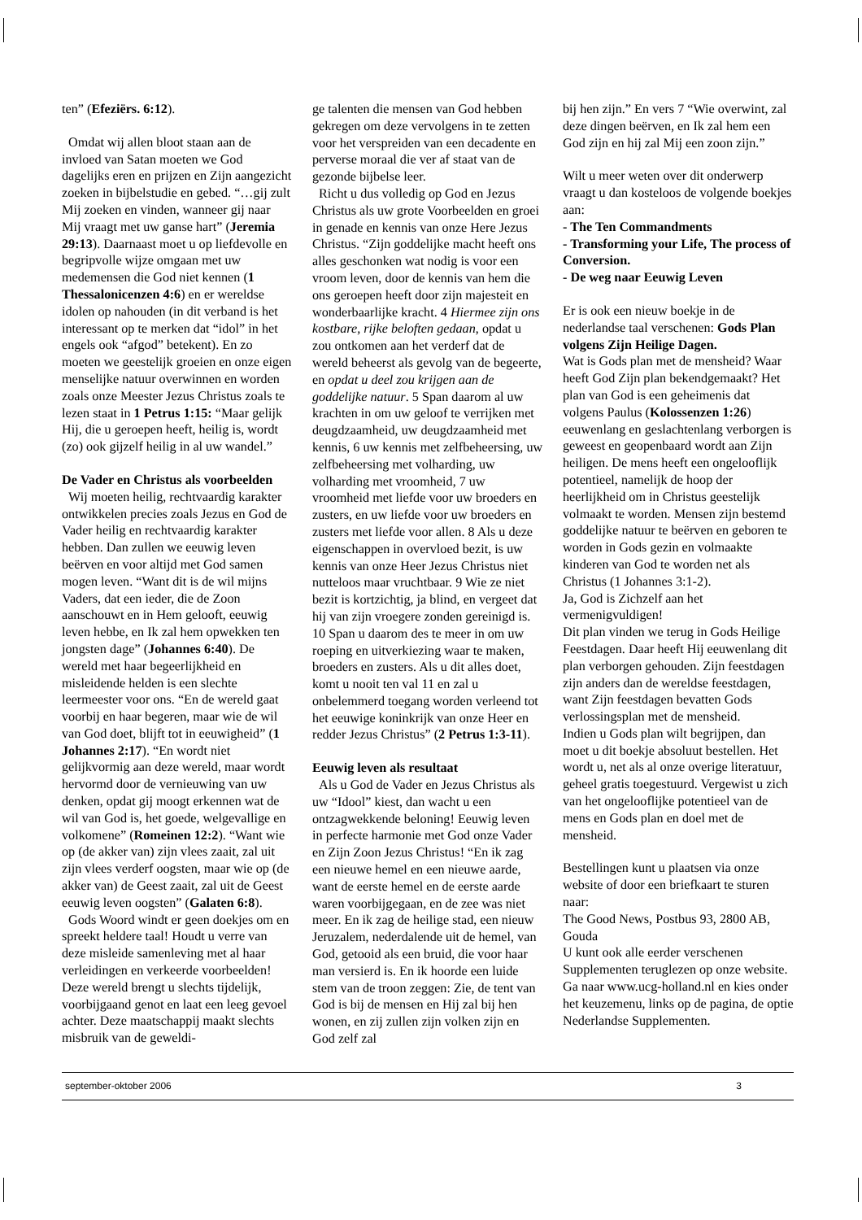ten” (Efeziërs. 6:12).
Omdat wij allen bloot staan aan de invloed van Satan moeten we God dagelijks eren en prijzen en Zijn aangezicht zoeken in bijbelstudie en gebed. “…gij zult Mij zoeken en vinden, wanneer gij naar Mij vraagt met uw ganse hart” (Jeremia 29:13). Daarnaast moet u op liefdevolle en begripvolle wijze omgaan met uw medemensen die God niet kennen (1 Thessalonicenzen 4:6) en er wereldse idolen op nahouden (in dit verband is het interessant op te merken dat “idol” in het engels ook “afgod” betekent). En zo moeten we geestelijk groeien en onze eigen menselijke natuur overwinnen en worden zoals onze Meester Jezus Christus zoals te lezen staat in 1 Petrus 1:15: “Maar gelijk Hij, die u geroepen heeft, heilig is, wordt (zo) ook gijzelf heilig in al uw wandel.”
De Vader en Christus als voorbeelden
Wij moeten heilig, rechtvaardig karakter ontwikkelen precies zoals Jezus en God de Vader heilig en rechtvaardig karakter hebben. Dan zullen we eeuwig leven beërven en voor altijd met God samen mogen leven. “Want dit is de wil mijns Vaders, dat een ieder, die de Zoon aanschouwt en in Hem gelooft, eeuwig leven hebbe, en Ik zal hem opwekken ten jongsten dage” (Johannes 6:40). De wereld met haar begeerlijkheid en misleidende helden is een slechte leermeester voor ons. “En de wereld gaat voorbij en haar begeren, maar wie de wil van God doet, blijft tot in eeuwigheid” (1 Johannes 2:17). “En wordt niet gelijkvormig aan deze wereld, maar wordt hervormd door de vernieuwing van uw denken, opdat gij moogt erkennen wat de wil van God is, het goede, welgevallige en volkomene” (Romeinen 12:2). “Want wie op (de akker van) zijn vlees zaait, zal uit zijn vlees verderf oogsten, maar wie op (de akker van) de Geest zaait, zal uit de Geest eeuwig leven oogsten” (Galaten 6:8).
Gods Woord windt er geen doekjes om en spreekt heldere taal! Houdt u verre van deze misleide samenleving met al haar verleidingen en verkeerde voorbeelden! Deze wereld brengt u slechts tijdelijk, voorbijgaand genot en laat een leeg gevoel achter. Deze maatschappij maakt slechts misbruik van de geweldi-
ge talenten die mensen van God hebben gekregen om deze vervolgens in te zetten voor het verspreiden van een decadente en perverse moraal die ver af staat van de gezonde bijbelse leer.
Richt u dus volledig op God en Jezus Christus als uw grote Voorbeelden en groei in genade en kennis van onze Here Jezus Christus. “Zijn goddelijke macht heeft ons alles geschonken wat nodig is voor een vroom leven, door de kennis van hem die ons geroepen heeft door zijn majesteit en wonderbaarlijke kracht. 4 Hiermee zijn ons kostbare, rijke beloften gedaan, opdat u zou ontkomen aan het verderf dat de wereld beheerst als gevolg van de begeerte, en opdat u deel zou krijgen aan de goddelijke natuur. 5 Span daarom al uw krachten in om uw geloof te verrijken met deugdzaamheid, uw deugdzaamheid met kennis, 6 uw kennis met zelfbeheersing, uw zelfbeheersing met volharding, uw volharding met vroomheid, 7 uw vroomheid met liefde voor uw broeders en zusters, en uw liefde voor uw broeders en zusters met liefde voor allen. 8 Als u deze eigenschappen in overvloed bezit, is uw kennis van onze Heer Jezus Christus niet nutteloos maar vruchtbaar. 9 Wie ze niet bezit is kortzichtig, ja blind, en vergeet dat hij van zijn vroegere zonden gereinigd is. 10 Span u daarom des te meer in om uw roeping en uitverkiezing waar te maken, broeders en zusters. Als u dit alles doet, komt u nooit ten val 11 en zal u onbelemmerd toegang worden verleend tot het eeuwige koninkrijk van onze Heer en redder Jezus Christus” (2 Petrus 1:3-11).
Eeuwig leven als resultaat
Als u God de Vader en Jezus Christus als uw “Idool” kiest, dan wacht u een ontzagwekkende beloning! Eeuwig leven in perfecte harmonie met God onze Vader en Zijn Zoon Jezus Christus! “En ik zag een nieuwe hemel en een nieuwe aarde, want de eerste hemel en de eerste aarde waren voorbijgegaan, en de zee was niet meer. En ik zag de heilige stad, een nieuw Jeruzalem, nederdalende uit de hemel, van God, getooid als een bruid, die voor haar man versierd is. En ik hoorde een luide stem van de troon zeggen: Zie, de tent van God is bij de mensen en Hij zal bij hen wonen, en zij zullen zijn volken zijn en God zelf zal
bij hen zijn.” En vers 7 “Wie overwint, zal deze dingen beërven, en Ik zal hem een God zijn en hij zal Mij een zoon zijn.”
Wilt u meer weten over dit onderwerp vraagt u dan kosteloos de volgende boekjes aan:
- The Ten Commandments
- Transforming your Life, The process of Conversion.
- De weg naar Eeuwig Leven
Er is ook een nieuw boekje in de nederlandse taal verschenen: Gods Plan volgens Zijn Heilige Dagen.
Wat is Gods plan met de mensheid? Waar heeft God Zijn plan bekendgemaakt? Het plan van God is een geheimenis dat volgens Paulus (Kolossenzen 1:26) eeuwenlang en geslachtenlang verborgen is geweest en geopenbaard wordt aan Zijn heiligen. De mens heeft een ongelooflijk potentieel, namelijk de hoop der heerlijkheid om in Christus geestelijk volmaakt te worden. Mensen zijn bestemd goddelijke natuur te beërven en geboren te worden in Gods gezin en volmaakte kinderen van God te worden net als Christus (1 Johannes 3:1-2).
Ja, God is Zichzelf aan het vermenigvuldigen!
Dit plan vinden we terug in Gods Heilige Feestdagen. Daar heeft Hij eeuwenlang dit plan verborgen gehouden. Zijn feestdagen zijn anders dan de wereldse feestdagen, want Zijn feestdagen bevatten Gods verlossingsplan met de mensheid.
Indien u Gods plan wilt begrijpen, dan moet u dit boekje absoluut bestellen. Het wordt u, net als al onze overige literatuur, geheel gratis toegestuurd. Vergewist u zich van het ongelooflijke potentieel van de mens en Gods plan en doel met de mensheid.
Bestellingen kunt u plaatsen via onze website of door een briefkaart te sturen naar:
The Good News, Postbus 93, 2800 AB, Gouda
U kunt ook alle eerder verschenen Supplementen teruglezen op onze website. Ga naar www.ucg-holland.nl en kies onder het keuzemenu, links op de pagina, de optie Nederlandse Supplementen.
september-oktober 2006 3